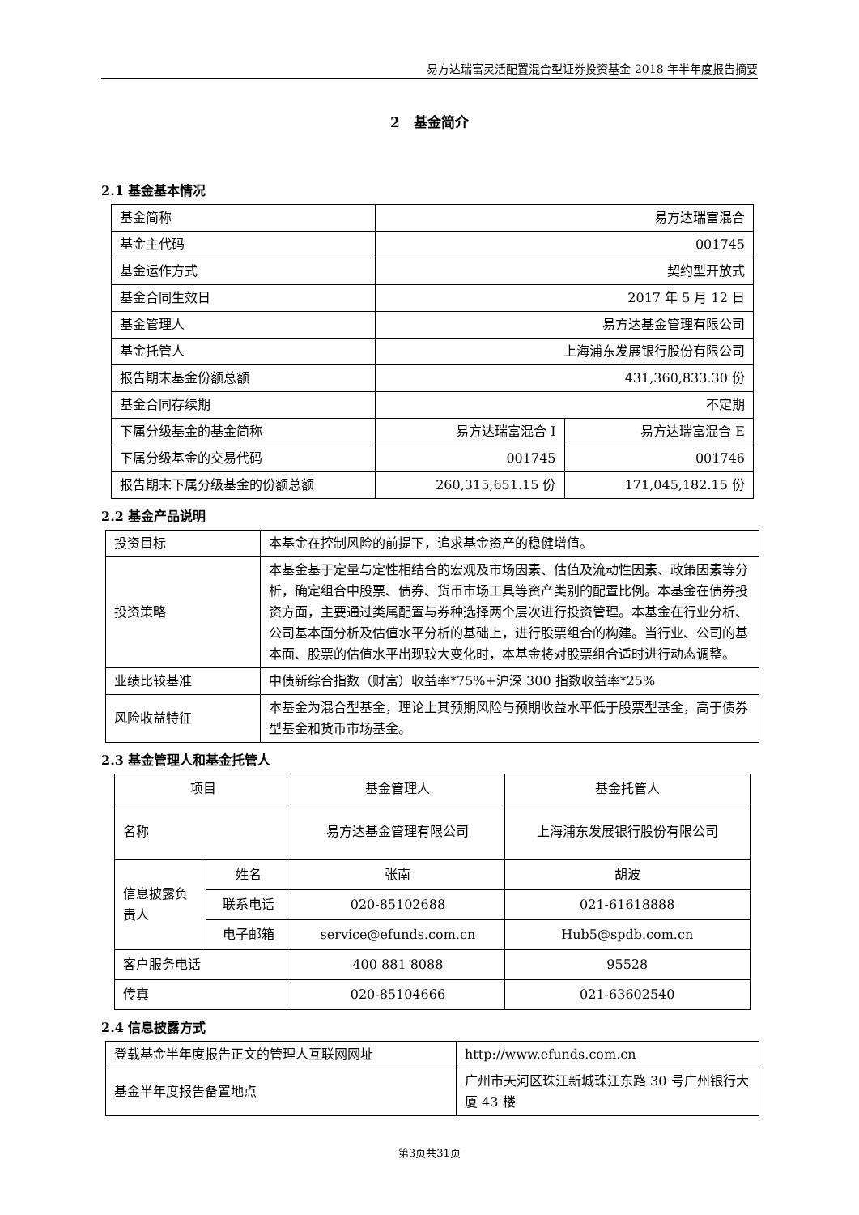易方达瑞富灵活配置混合型证券投资基金 2018 年半年度报告摘要
2　基金简介
2.1 基金基本情况
| 基金简称 | 易方达瑞富混合 | |
| 基金主代码 | 001745 | |
| 基金运作方式 | 契约型开放式 | |
| 基金合同生效日 | 2017 年 5 月 12 日 | |
| 基金管理人 | 易方达基金管理有限公司 | |
| 基金托管人 | 上海浦东发展银行股份有限公司 | |
| 报告期末基金份额总额 | 431,360,833.30 份 | |
| 基金合同存续期 | 不定期 | |
| 下属分级基金的基金简称 | 易方达瑞富混合 I | 易方达瑞富混合 E |
| 下属分级基金的交易代码 | 001745 | 001746 |
| 报告期末下属分级基金的份额总额 | 260,315,651.15 份 | 171,045,182.15 份 |
2.2 基金产品说明
| 投资目标 | 本基金在控制风险的前提下，追求基金资产的稳健增值。 |
| 投资策略 | 本基金基于定量与定性相结合的宏观及市场因素、估值及流动性因素、政策因素等分析，确定组合中股票、债券、货币市场工具等资产类别的配置比例。本基金在债券投资方面，主要通过类属配置与券种选择两个层次进行投资管理。本基金在行业分析、公司基本面分析及估值水平分析的基础上，进行股票组合的构建。当行业、公司的基本面、股票的估值水平出现较大变化时，本基金将对股票组合适时进行动态调整。 |
| 业绩比较基准 | 中债新综合指数（财富）收益率*75%+沪深 300 指数收益率*25% |
| 风险收益特征 | 本基金为混合型基金，理论上其预期风险与预期收益水平低于股票型基金，高于债券型基金和货币市场基金。 |
2.3 基金管理人和基金托管人
| 项目 | | 基金管理人 | 基金托管人 |
| 名称 | | 易方达基金管理有限公司 | 上海浦东发展银行股份有限公司 |
| 信息披露负责人 | 姓名 | 张南 | 胡波 |
| | 联系电话 | 020-85102688 | 021-61618888 |
| | 电子邮箱 | service@efunds.com.cn | Hub5@spdb.com.cn |
| 客户服务电话 | | 400 881 8088 | 95528 |
| 传真 | | 020-85104666 | 021-63602540 |
2.4 信息披露方式
| 登载基金半年度报告正文的管理人互联网网址 | http://www.efunds.com.cn |
| 基金半年度报告备置地点 | 广州市天河区珠江新城珠江东路 30 号广州银行大厦 43 楼 |
第3页共31页